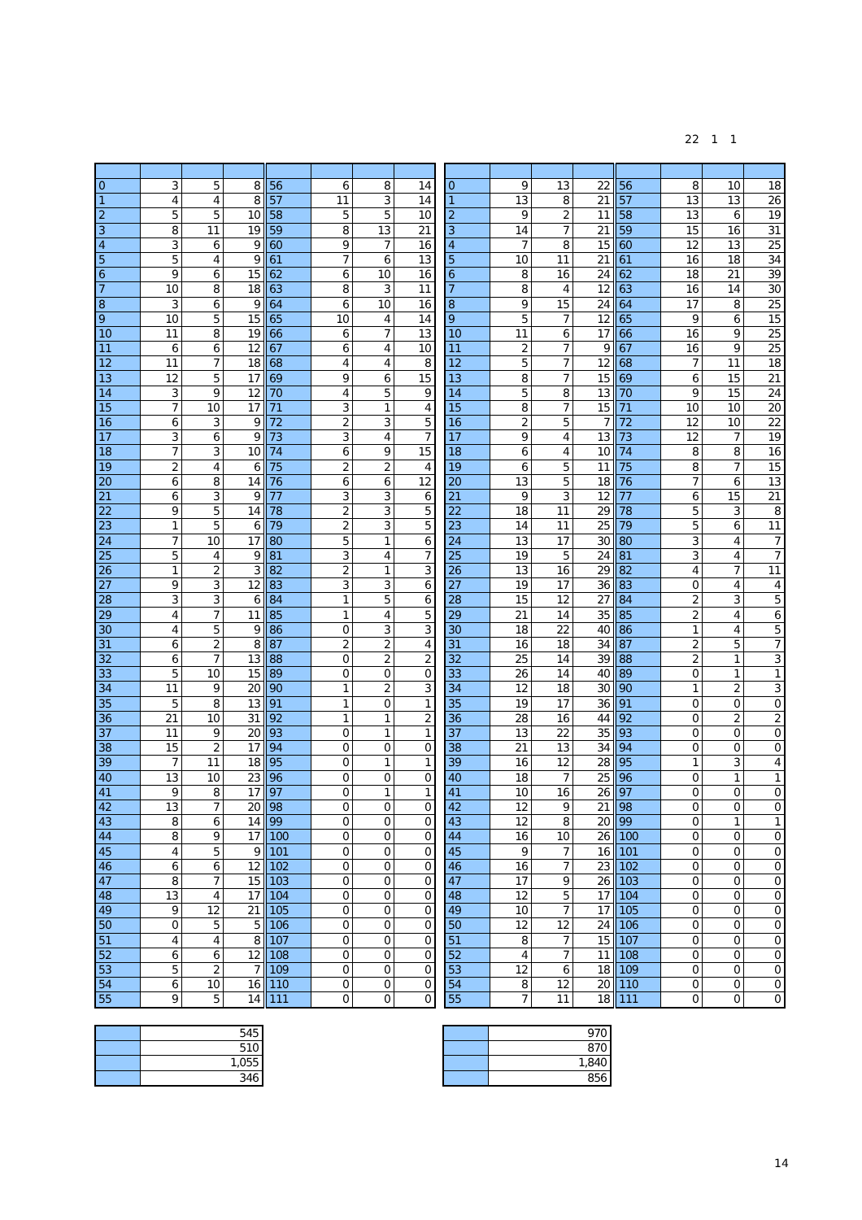22 1 1
| 0 | 3 | 5 | 8 | 56 | 6 | 8 | 14 |
| 1 | 4 | 4 | 8 | 57 | 11 | 3 | 14 |
| 2 | 5 | 5 | 10 | 58 | 5 | 5 | 10 |
| 3 | 8 | 11 | 19 | 59 | 8 | 13 | 21 |
| 4 | 3 | 6 | 9 | 60 | 9 | 7 | 16 |
| 5 | 5 | 4 | 9 | 61 | 7 | 6 | 13 |
| 6 | 9 | 6 | 15 | 62 | 6 | 10 | 16 |
| 7 | 10 | 8 | 18 | 63 | 8 | 3 | 11 |
| 8 | 3 | 6 | 9 | 64 | 6 | 10 | 16 |
| 9 | 10 | 5 | 15 | 65 | 10 | 4 | 14 |
| 10 | 11 | 8 | 19 | 66 | 6 | 7 | 13 |
| 11 | 6 | 6 | 12 | 67 | 6 | 4 | 10 |
| 12 | 11 | 7 | 18 | 68 | 4 | 4 | 8 |
| 13 | 12 | 5 | 17 | 69 | 9 | 6 | 15 |
| 14 | 3 | 9 | 12 | 70 | 4 | 5 | 9 |
| 15 | 7 | 10 | 17 | 71 | 3 | 1 | 4 |
| 16 | 6 | 3 | 9 | 72 | 2 | 3 | 5 |
| 17 | 3 | 6 | 9 | 73 | 3 | 4 | 7 |
| 18 | 7 | 3 | 10 | 74 | 6 | 9 | 15 |
| 19 | 2 | 4 | 6 | 75 | 2 | 2 | 4 |
| 20 | 6 | 8 | 14 | 76 | 6 | 6 | 12 |
| 21 | 6 | 3 | 9 | 77 | 3 | 3 | 6 |
| 22 | 9 | 5 | 14 | 78 | 2 | 3 | 5 |
| 23 | 1 | 5 | 6 | 79 | 2 | 3 | 5 |
| 24 | 7 | 10 | 17 | 80 | 5 | 1 | 6 |
| 25 | 5 | 4 | 9 | 81 | 3 | 4 | 7 |
| 26 | 1 | 2 | 3 | 82 | 2 | 1 | 3 |
| 27 | 9 | 3 | 12 | 83 | 3 | 3 | 6 |
| 28 | 3 | 3 | 6 | 84 | 1 | 5 | 6 |
| 29 | 4 | 7 | 11 | 85 | 1 | 4 | 5 |
| 30 | 4 | 5 | 9 | 86 | 0 | 3 | 3 |
| 31 | 6 | 2 | 8 | 87 | 2 | 2 | 4 |
| 32 | 6 | 7 | 13 | 88 | 0 | 2 | 2 |
| 33 | 5 | 10 | 15 | 89 | 0 | 0 | 0 |
| 34 | 11 | 9 | 20 | 90 | 1 | 2 | 3 |
| 35 | 5 | 8 | 13 | 91 | 1 | 0 | 1 |
| 36 | 21 | 10 | 31 | 92 | 1 | 1 | 2 |
| 37 | 11 | 9 | 20 | 93 | 0 | 1 | 1 |
| 38 | 15 | 2 | 17 | 94 | 0 | 0 | 0 |
| 39 | 7 | 11 | 18 | 95 | 0 | 1 | 1 |
| 40 | 13 | 10 | 23 | 96 | 0 | 0 | 0 |
| 41 | 9 | 8 | 17 | 97 | 0 | 1 | 1 |
| 42 | 13 | 7 | 20 | 98 | 0 | 0 | 0 |
| 43 | 8 | 6 | 14 | 99 | 0 | 0 | 0 |
| 44 | 8 | 9 | 17 | 100 | 0 | 0 | 0 |
| 45 | 4 | 5 | 9 | 101 | 0 | 0 | 0 |
| 46 | 6 | 6 | 12 | 102 | 0 | 0 | 0 |
| 47 | 8 | 7 | 15 | 103 | 0 | 0 | 0 |
| 48 | 13 | 4 | 17 | 104 | 0 | 0 | 0 |
| 49 | 9 | 12 | 21 | 105 | 0 | 0 | 0 |
| 50 | 0 | 5 | 5 | 106 | 0 | 0 | 0 |
| 51 | 4 | 4 | 8 | 107 | 0 | 0 | 0 |
| 52 | 6 | 6 | 12 | 108 | 0 | 0 | 0 |
| 53 | 5 | 2 | 7 | 109 | 0 | 0 | 0 |
| 54 | 6 | 10 | 16 | 110 | 0 | 0 | 0 |
| 55 | 9 | 5 | 14 | 111 | 0 | 0 | 0 |
| 0 | 9 | 13 | 22 | 56 | 8 | 10 | 18 |
| 1 | 13 | 8 | 21 | 57 | 13 | 13 | 26 |
| 2 | 9 | 2 | 11 | 58 | 13 | 6 | 19 |
| 3 | 14 | 7 | 21 | 59 | 15 | 16 | 31 |
| 4 | 7 | 8 | 15 | 60 | 12 | 13 | 25 |
| 5 | 10 | 11 | 21 | 61 | 16 | 18 | 34 |
| 6 | 8 | 16 | 24 | 62 | 18 | 21 | 39 |
| 7 | 8 | 4 | 12 | 63 | 16 | 14 | 30 |
| 8 | 9 | 15 | 24 | 64 | 17 | 8 | 25 |
| 9 | 5 | 7 | 12 | 65 | 9 | 6 | 15 |
| 10 | 11 | 6 | 17 | 66 | 16 | 9 | 25 |
| 11 | 2 | 7 | 9 | 67 | 16 | 9 | 25 |
| 12 | 5 | 7 | 12 | 68 | 7 | 11 | 18 |
| 13 | 8 | 7 | 15 | 69 | 6 | 15 | 21 |
| 14 | 5 | 8 | 13 | 70 | 9 | 15 | 24 |
| 15 | 8 | 7 | 15 | 71 | 10 | 10 | 20 |
| 16 | 2 | 5 | 7 | 72 | 12 | 10 | 22 |
| 17 | 9 | 4 | 13 | 73 | 12 | 7 | 19 |
| 18 | 6 | 4 | 10 | 74 | 8 | 8 | 16 |
| 19 | 6 | 5 | 11 | 75 | 8 | 7 | 15 |
| 20 | 13 | 5 | 18 | 76 | 7 | 6 | 13 |
| 21 | 9 | 3 | 12 | 77 | 6 | 15 | 21 |
| 22 | 18 | 11 | 29 | 78 | 5 | 3 | 8 |
| 23 | 14 | 11 | 25 | 79 | 5 | 6 | 11 |
| 24 | 13 | 17 | 30 | 80 | 3 | 4 | 7 |
| 25 | 19 | 5 | 24 | 81 | 3 | 4 | 7 |
| 26 | 13 | 16 | 29 | 82 | 4 | 7 | 11 |
| 27 | 19 | 17 | 36 | 83 | 0 | 4 | 4 |
| 28 | 15 | 12 | 27 | 84 | 2 | 3 | 5 |
| 29 | 21 | 14 | 35 | 85 | 2 | 4 | 6 |
| 30 | 18 | 22 | 40 | 86 | 1 | 4 | 5 |
| 31 | 16 | 18 | 34 | 87 | 2 | 5 | 7 |
| 32 | 25 | 14 | 39 | 88 | 2 | 1 | 3 |
| 33 | 26 | 14 | 40 | 89 | 0 | 1 | 1 |
| 34 | 12 | 18 | 30 | 90 | 1 | 2 | 3 |
| 35 | 19 | 17 | 36 | 91 | 0 | 0 | 0 |
| 36 | 28 | 16 | 44 | 92 | 0 | 2 | 2 |
| 37 | 13 | 22 | 35 | 93 | 0 | 0 | 0 |
| 38 | 21 | 13 | 34 | 94 | 0 | 0 | 0 |
| 39 | 16 | 12 | 28 | 95 | 1 | 3 | 4 |
| 40 | 18 | 7 | 25 | 96 | 0 | 1 | 1 |
| 41 | 10 | 16 | 26 | 97 | 0 | 0 | 0 |
| 42 | 12 | 9 | 21 | 98 | 0 | 0 | 0 |
| 43 | 12 | 8 | 20 | 99 | 0 | 1 | 1 |
| 44 | 16 | 10 | 26 | 100 | 0 | 0 | 0 |
| 45 | 9 | 7 | 16 | 101 | 0 | 0 | 0 |
| 46 | 16 | 7 | 23 | 102 | 0 | 0 | 0 |
| 47 | 17 | 9 | 26 | 103 | 0 | 0 | 0 |
| 48 | 12 | 5 | 17 | 104 | 0 | 0 | 0 |
| 49 | 10 | 7 | 17 | 105 | 0 | 0 | 0 |
| 50 | 12 | 12 | 24 | 106 | 0 | 0 | 0 |
| 51 | 8 | 7 | 15 | 107 | 0 | 0 | 0 |
| 52 | 4 | 7 | 11 | 108 | 0 | 0 | 0 |
| 53 | 12 | 6 | 18 | 109 | 0 | 0 | 0 |
| 54 | 8 | 12 | 20 | 110 | 0 | 0 | 0 |
| 55 | 7 | 11 | 18 | 111 | 0 | 0 | 0 |
| | 545 |
| | 510 |
| | 1,055 |
| | 346 |
| | 970 |
| | 870 |
| | 1,840 |
| | 856 |
14